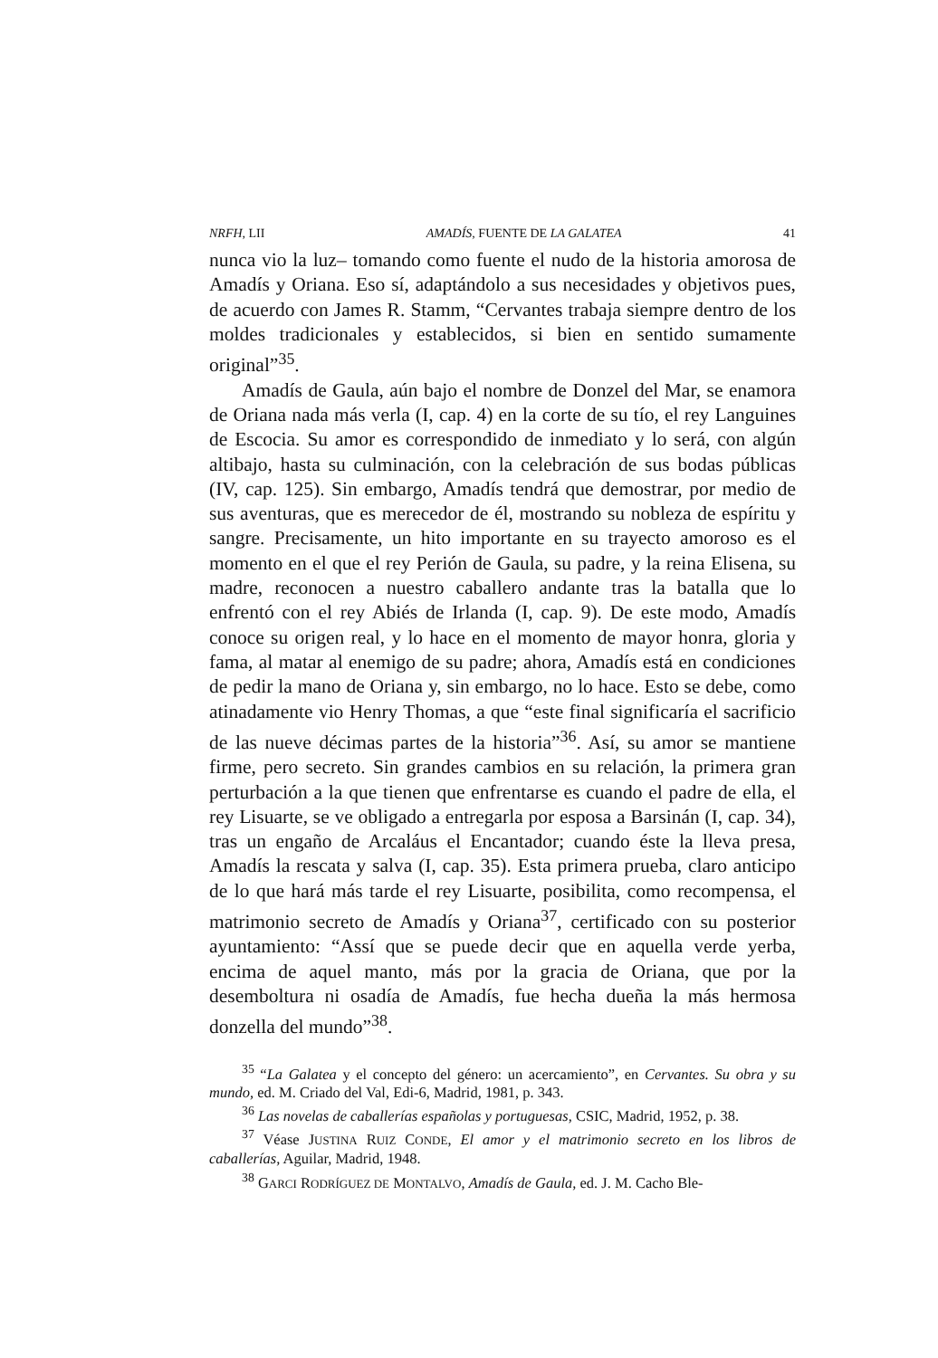NRFH, LII AMADÍS, FUENTE DE LA GALATEA 41
nunca vio la luz– tomando como fuente el nudo de la historia amorosa de Amadís y Oriana. Eso sí, adaptándolo a sus necesidades y objetivos pues, de acuerdo con James R. Stamm, “Cervantes trabaja siempre dentro de los moldes tradicionales y establecidos, si bien en sentido sumamente original”<sup>35</sup>.
Amadís de Gaula, aún bajo el nombre de Donzel del Mar, se enamora de Oriana nada más verla (I, cap. 4) en la corte de su tío, el rey Languines de Escocia. Su amor es correspondido de inmediato y lo será, con algún altibajo, hasta su culminación, con la celebración de sus bodas públicas (IV, cap. 125). Sin embargo, Amadís tendrá que demostrar, por medio de sus aventuras, que es merecedor de él, mostrando su nobleza de espíritu y sangre. Precisamente, un hito importante en su trayecto amoroso es el momento en el que el rey Perión de Gaula, su padre, y la reina Elisena, su madre, reconocen a nuestro caballero andante tras la batalla que lo enfrentó con el rey Abiés de Irlanda (I, cap. 9). De este modo, Amadís conoce su origen real, y lo hace en el momento de mayor honra, gloria y fama, al matar al enemigo de su padre; ahora, Amadís está en condiciones de pedir la mano de Oriana y, sin embargo, no lo hace. Esto se debe, como atinadamente vio Henry Thomas, a que “este final significaría el sacrificio de las nueve décimas partes de la historia”<sup>36</sup>. Así, su amor se mantiene firme, pero secreto. Sin grandes cambios en su relación, la primera gran perturbación a la que tienen que enfrentarse es cuando el padre de ella, el rey Lisuarte, se ve obligado a entregarla por esposa a Barsinán (I, cap. 34), tras un engaño de Arcaláus el Encantador; cuando éste la lleva presa, Amadís la rescata y salva (I, cap. 35). Esta primera prueba, claro anticipo de lo que hará más tarde el rey Lisuarte, posibilita, como recompensa, el matrimonio secreto de Amadís y Oriana<sup>37</sup>, certificado con su posterior ayuntamiento: “Assí que se puede decir que en aquella verde yerba, encima de aquel manto, más por la gracia de Oriana, que por la desemboltura ni osadía de Amadís, fue hecha dueña la más hermosa donzella del mundo”<sup>38</sup>.
<sup>35</sup> “La Galatea y el concepto del género: un acercamiento”, en Cervantes. Su obra y su mundo, ed. M. Criado del Val, Edi-6, Madrid, 1981, p. 343.
<sup>36</sup> Las novelas de caballerías españolas y portuguesas, CSIC, Madrid, 1952, p. 38.
<sup>37</sup> Véase JUSTINA RUIZ CONDE, El amor y el matrimonio secreto en los libros de caballerías, Aguilar, Madrid, 1948.
<sup>38</sup> GARCI RODRÍGUEZ DE MONTALVO, Amadís de Gaula, ed. J. M. Cacho Ble-